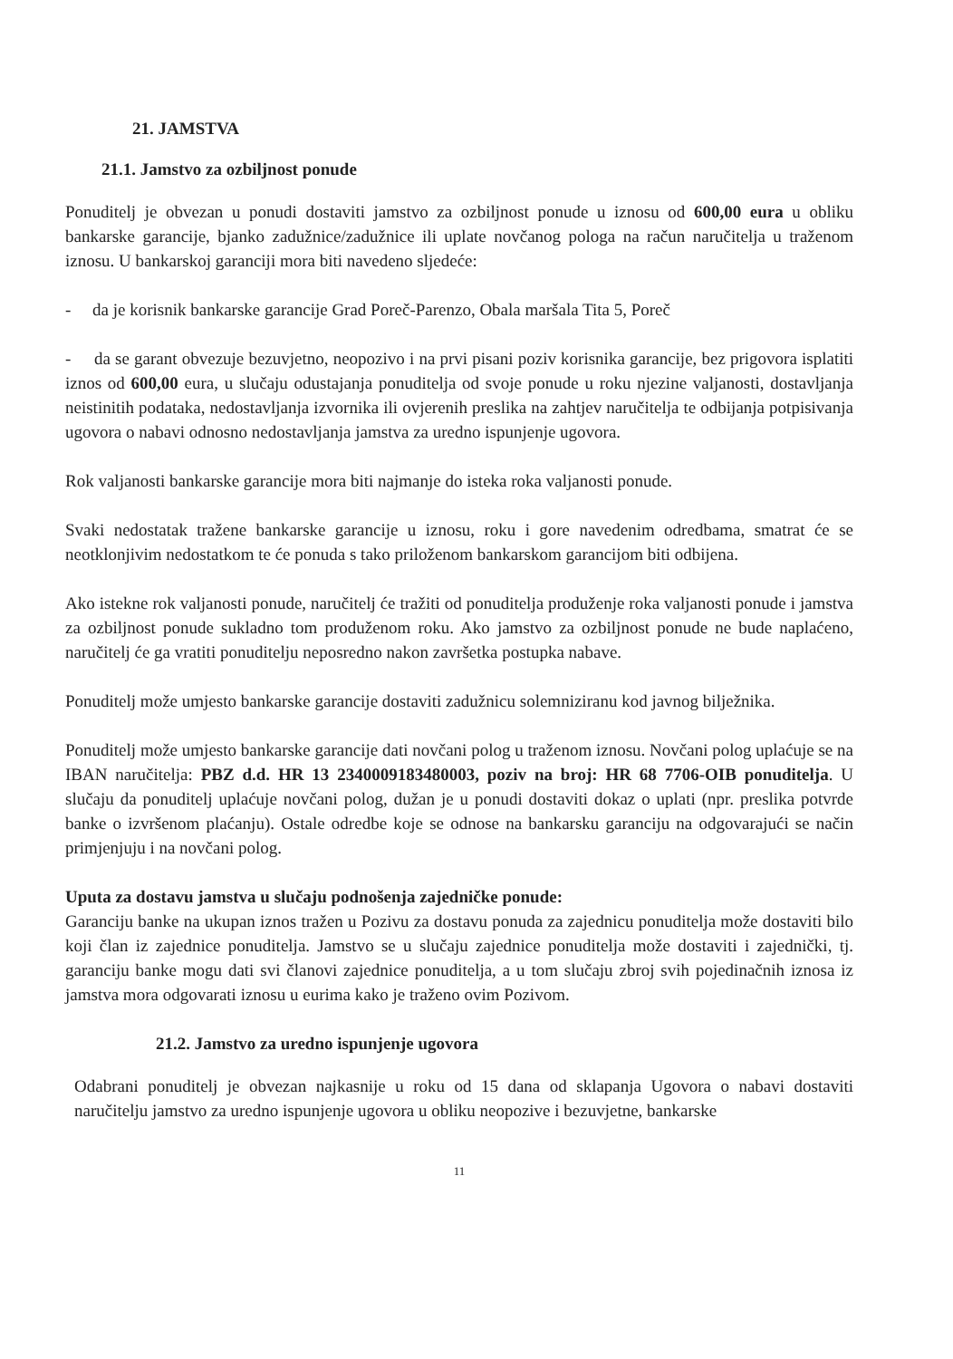21. JAMSTVA
21.1. Jamstvo za ozbiljnost ponude
Ponuditelj je obvezan u ponudi dostaviti jamstvo za ozbiljnost ponude u iznosu od 600,00 eura u obliku bankarske garancije, bjanko zadužnice/zadužnice ili uplate novčanog pologa na račun naručitelja u traženom iznosu. U bankarskoj garanciji mora biti navedeno sljedeće:
- da je korisnik bankarske garancije Grad Poreč-Parenzo, Obala maršala Tita 5, Poreč
- da se garant obvezuje bezuvjetno, neopozivo i na prvi pisani poziv korisnika garancije, bez prigovora isplatiti iznos od 600,00 eura, u slučaju odustajanja ponuditelja od svoje ponude u roku njezine valjanosti, dostavljanja neistinitih podataka, nedostavljanja izvornika ili ovjerenih preslika na zahtjev naručitelja te odbijanja potpisivanja ugovora o nabavi odnosno nedostavljanja jamstva za uredno ispunjenje ugovora.
Rok valjanosti bankarske garancije mora biti najmanje do isteka roka valjanosti ponude.
Svaki nedostatak tražene bankarske garancije u iznosu, roku i gore navedenim odredbama, smatrat će se neotklonjivim nedostatkom te će ponuda s tako priloženom bankarskom garancijom biti odbijena.
Ako istekne rok valjanosti ponude, naručitelj će tražiti od ponuditelja produženje roka valjanosti ponude i jamstva za ozbiljnost ponude sukladno tom produženom roku. Ako jamstvo za ozbiljnost ponude ne bude naplaćeno, naručitelj će ga vratiti ponuditelju neposredno nakon završetka postupka nabave.
Ponuditelj može umjesto bankarske garancije dostaviti zadužnicu solemniziranu kod javnog bilježnika.
Ponuditelj može umjesto bankarske garancije dati novčani polog u traženom iznosu. Novčani polog uplaćuje se na IBAN naručitelja: PBZ d.d. HR 13 2340009183480003, poziv na broj: HR 68 7706-OIB ponuditelja. U slučaju da ponuditelj uplaćuje novčani polog, dužan je u ponudi dostaviti dokaz o uplati (npr. preslika potvrde banke o izvršenom plaćanju). Ostale odredbe koje se odnose na bankarsku garanciju na odgovarajući se način primjenjuju i na novčani polog.
Uputa za dostavu jamstva u slučaju podnošenja zajedničke ponude:
Garanciju banke na ukupan iznos tražen u Pozivu za dostavu ponuda za zajednicu ponuditelja može dostaviti bilo koji član iz zajednice ponuditelja. Jamstvo se u slučaju zajednice ponuditelja može dostaviti i zajednički, tj. garanciju banke mogu dati svi članovi zajednice ponuditelja, a u tom slučaju zbroj svih pojedinačnih iznosa iz jamstva mora odgovarati iznosu u eurima kako je traženo ovim Pozivom.
21.2. Jamstvo za uredno ispunjenje ugovora
Odabrani ponuditelj je obvezan najkasnije u roku od 15 dana od sklapanja Ugovora o nabavi dostaviti naručitelju jamstvo za uredno ispunjenje ugovora u obliku neopozive i bezuvjetne, bankarske
11